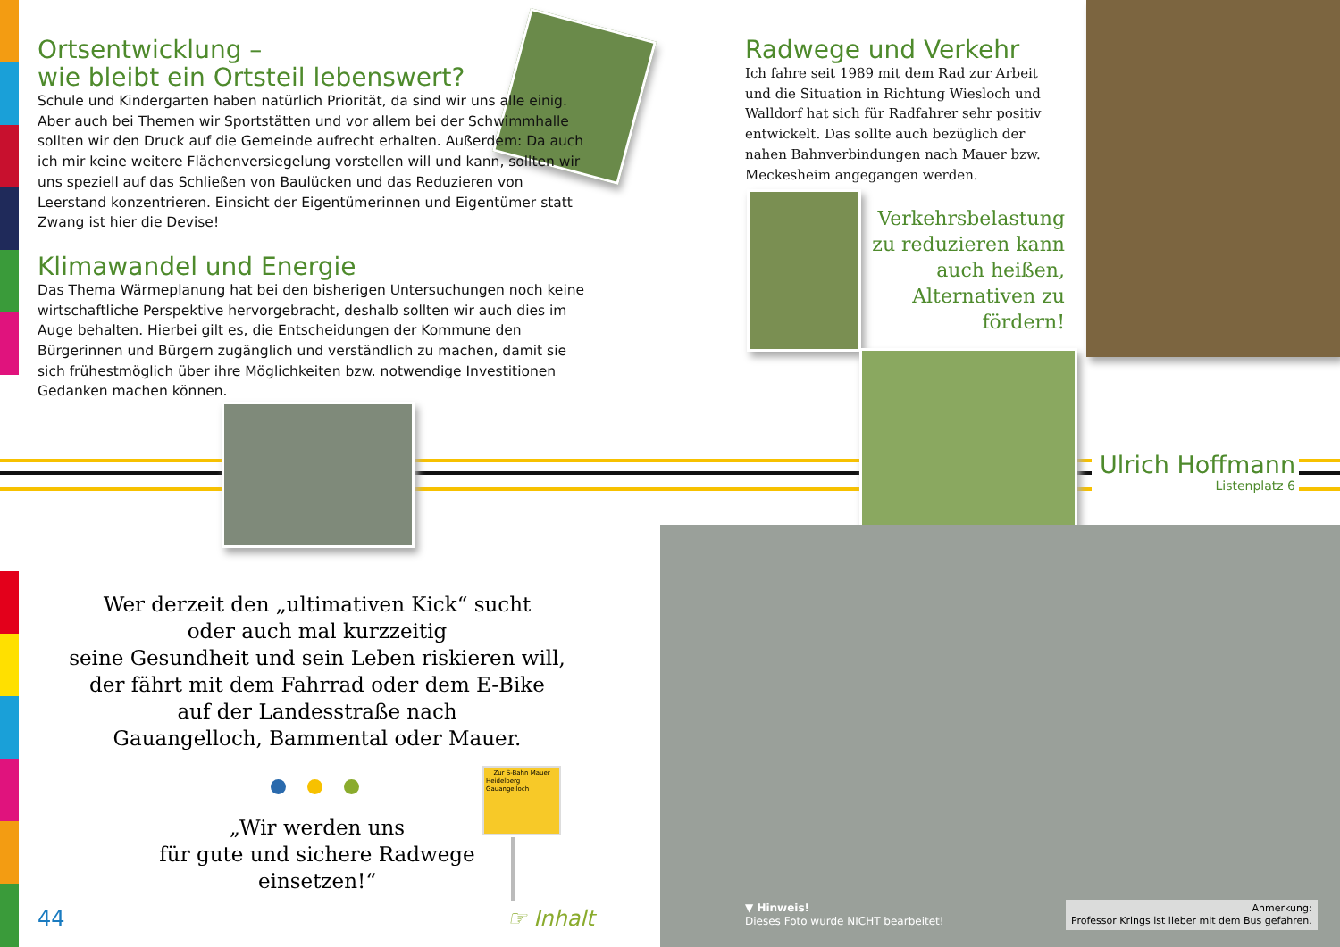Ortsentwicklung –
wie bleibt ein Ortsteil lebenswert?
Schule und Kindergarten haben natürlich Priorität, da sind wir uns alle einig. Aber auch bei Themen wir Sportstätten und vor allem bei der Schwimmhalle sollten wir den Druck auf die Gemeinde aufrecht erhalten. Außerdem: Da auch ich mir keine weitere Flächenversiegelung vorstellen will und kann, sollten wir uns speziell auf das Schließen von Baulücken und das Reduzieren von Leerstand konzentrieren. Einsicht der Eigentümerinnen und Eigentümer statt Zwang ist hier die Devise!
Klimawandel und Energie
Das Thema Wärmeplanung hat bei den bisherigen Untersuchungen noch keine wirtschaftliche Perspektive hervorgebracht, deshalb sollten wir auch dies im Auge behalten. Hierbei gilt es, die Entscheidungen der Kommune den Bürgerinnen und Bürgern zugänglich und verständlich zu machen, damit sie sich frühestmöglich über ihre Möglichkeiten bzw. notwendige Investitionen Gedanken machen können.
Radwege und Verkehr
Ich fahre seit 1989 mit dem Rad zur Arbeit und die Situation in Richtung Wiesloch und Walldorf hat sich für Radfahrer sehr positiv entwickelt. Das sollte auch bezüglich der nahen Bahnverbindungen nach Mauer bzw. Meckesheim angegangen werden.
Verkehrsbelastung zu reduzieren kann auch heißen, Alternativen zu fördern!
Ulrich Hoffmann
Listenplatz 6
Wer derzeit den „ultimativen Kick“ sucht
oder auch mal kurzzeitig
seine Gesundheit und sein Leben riskieren will,
der fährt mit dem Fahrrad oder dem E-Bike
auf der Landesstraße nach
Gauangelloch, Bammental oder Mauer.
„Wir werden uns
für gute und sichere Radwege
einsetzen!“
Zur S-Bahn Mauer
Heidelberg Gauangelloch
44 ☞ Inhalt
▼ Hinweis!
Dieses Foto wurde NICHT bearbeitet!
Anmerkung:
Professor Krings ist lieber mit dem Bus gefahren.